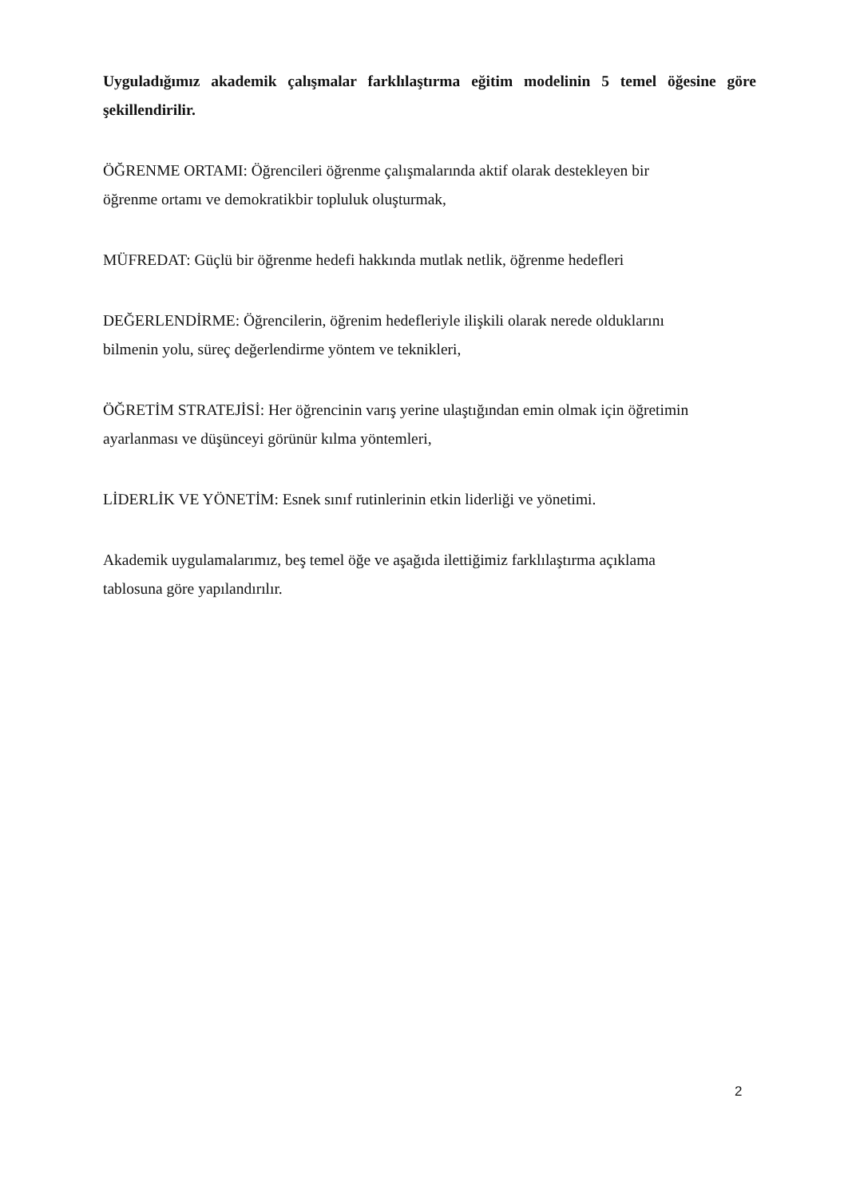Uyguladığımız akademik çalışmalar farklılaştırma eğitim modelinin 5 temel öğesine göre şekillendirilir.
ÖĞRENME ORTAMI: Öğrencileri öğrenme çalışmalarında aktif olarak destekleyen bir
öğrenme ortamı ve demokratikbir topluluk oluşturmak,
MÜFREDAT: Güçlü bir öğrenme hedefi hakkında mutlak netlik, öğrenme hedefleri
DEĞERLENDİRME: Öğrencilerin, öğrenim hedefleriyle ilişkili olarak nerede olduklarını
bilmenin yolu, süreç değerlendirme yöntem ve teknikleri,
ÖĞRETİM STRATEJİSİ: Her öğrencinin varış yerine ulaştığından emin olmak için öğretimin
ayarlanması ve düşünceyi görünür kılma yöntemleri,
LİDERLİK VE YÖNETİM: Esnek sınıf rutinlerinin etkin liderliği ve yönetimi.
Akademik uygulamalarımız, beş temel öğe ve aşağıda ilettiğimiz farklılaştırma açıklama
tablosuna göre yapılandırılır.
2